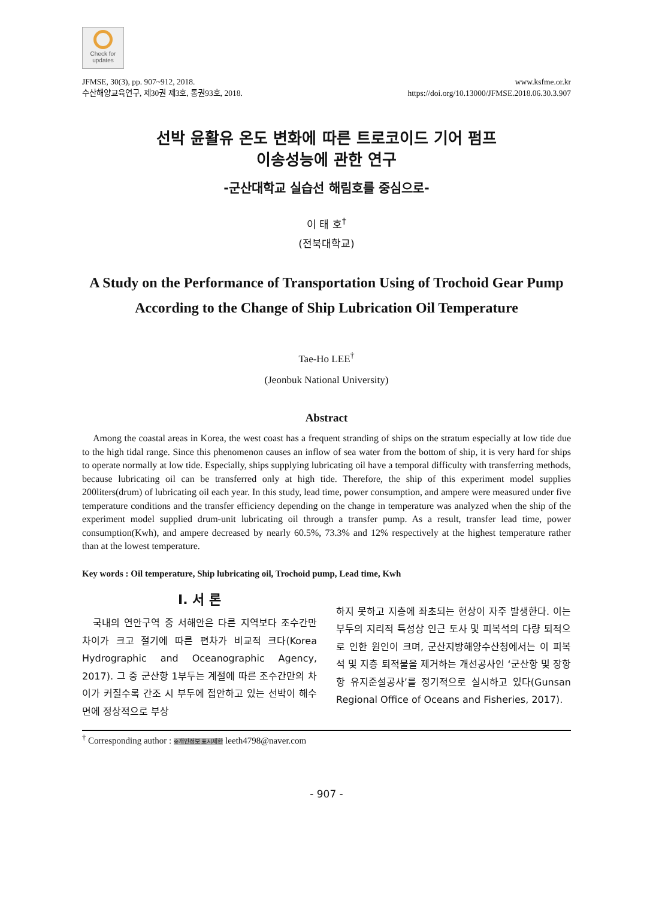Check for updates
JFMSE, 30(3), pp. 907~912, 2018.
수산해양교육연구, 제30권 제3호, 통권93호, 2018.
www.ksfme.or.kr
https://doi.org/10.13000/JFMSE.2018.06.30.3.907
선박 윤활유 온도 변화에 따른 트로코이드 기어 펌프
이송성능에 관한 연구
-군산대학교 실습선 해림호를 중심으로-
이 태 호<sup>†</sup>
(전북대학교)
A Study on the Performance of Transportation Using of Trochoid Gear Pump According to the Change of Ship Lubrication Oil Temperature
Tae-Ho LEE<sup>†</sup>
(Jeonbuk National University)
Abstract
Among the coastal areas in Korea, the west coast has a frequent stranding of ships on the stratum especially at low tide due to the high tidal range. Since this phenomenon causes an inflow of sea water from the bottom of ship, it is very hard for ships to operate normally at low tide. Especially, ships supplying lubricating oil have a temporal difficulty with transferring methods, because lubricating oil can be transferred only at high tide. Therefore, the ship of this experiment model supplies 200liters(drum) of lubricating oil each year. In this study, lead time, power consumption, and ampere were measured under five temperature conditions and the transfer efficiency depending on the change in temperature was analyzed when the ship of the experiment model supplied drum-unit lubricating oil through a transfer pump. As a result, transfer lead time, power consumption(Kwh), and ampere decreased by nearly 60.5%, 73.3% and 12% respectively at the highest temperature rather than at the lowest temperature.
Key words : Oil temperature, Ship lubricating oil, Trochoid pump, Lead time, Kwh
Ⅰ. 서 론
국내의 연안구역 중 서해안은 다른 지역보다 조수간만 차이가 크고 절기에 따른 편차가 비교적 크다(Korea Hydrographic and Oceanographic Agency, 2017). 그 중 군산항 1부두는 계절에 따른 조수간만의 차이가 커질수록 간조 시 부두에 접안하고 있는 선박이 해수면에 정상적으로 부상
하지 못하고 지층에 좌초되는 현상이 자주 발생한다. 이는 부두의 지리적 특성상 인근 토사 및 피복석의 다량 퇴적으로 인한 원인이 크며, 군산지방해양수산청에서는 이 피복석 및 지층 퇴적물을 제거하는 개선공사인 ‘군산항 및 장항항 유지준설공사’를 정기적으로 실시하고 있다(Gunsan Regional Office of Oceans and Fisheries, 2017).
<sup>†</sup> Corresponding author : ※개인정보 표시제한 leeth4798@naver.com
- 907 -